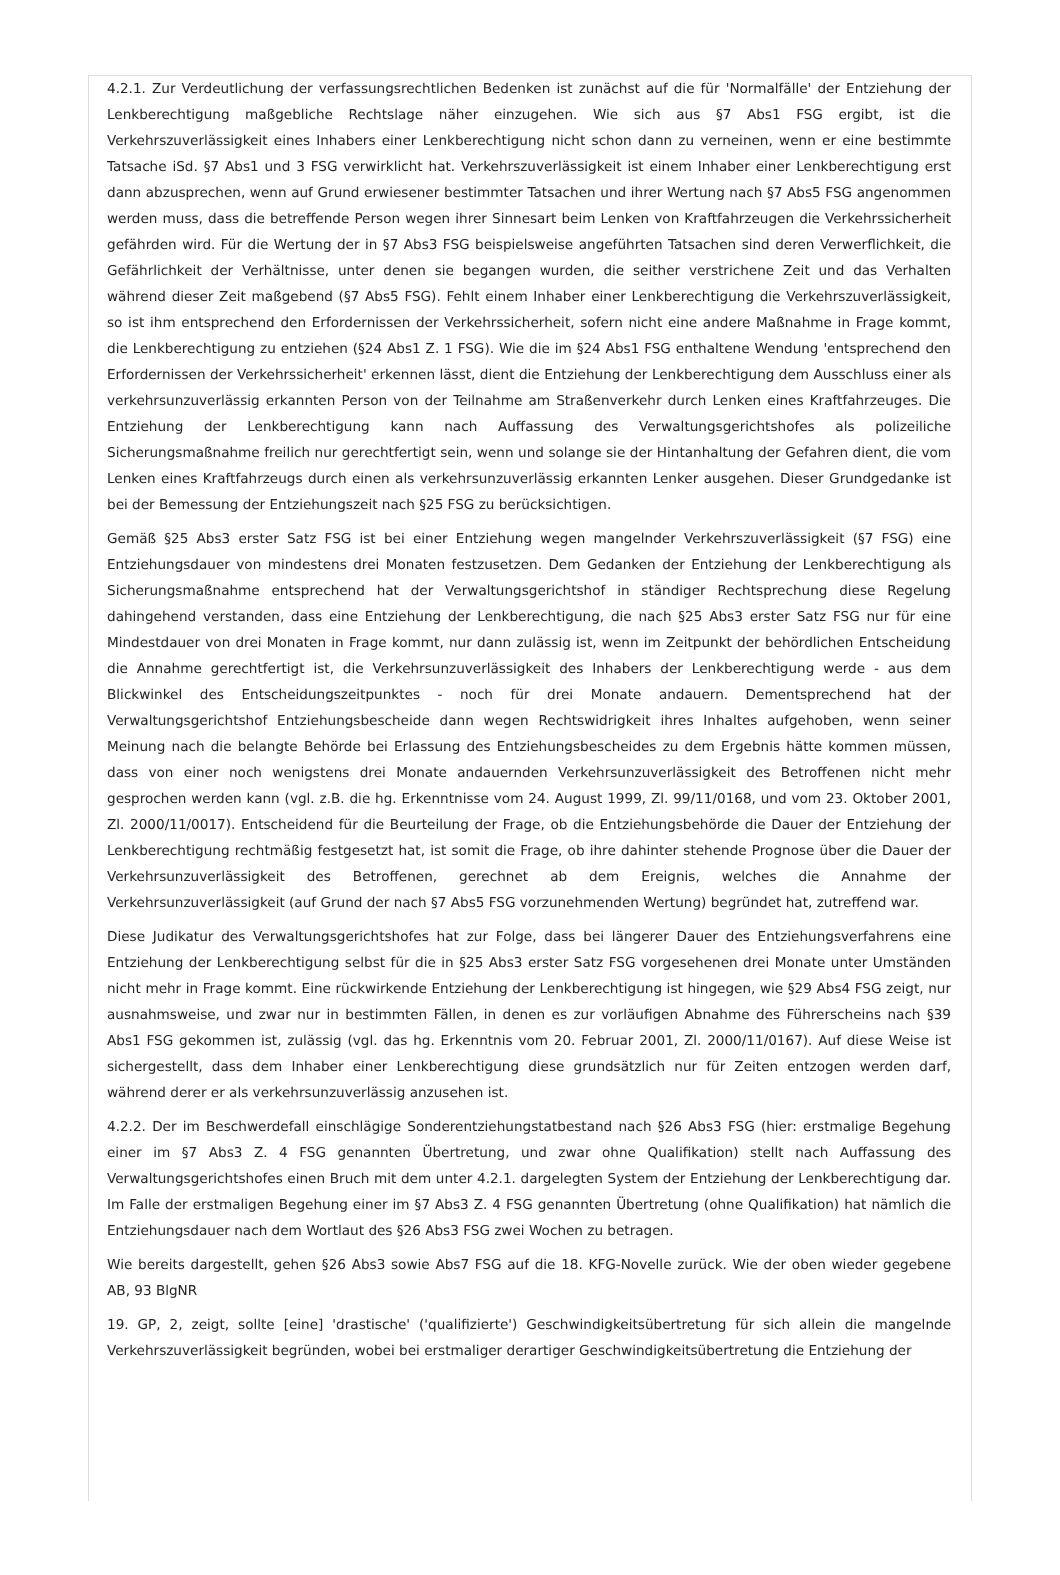4.2.1. Zur Verdeutlichung der verfassungsrechtlichen Bedenken ist zunächst auf die für 'Normalfälle' der Entziehung der Lenkberechtigung maßgebliche Rechtslage näher einzugehen. Wie sich aus §7 Abs1 FSG ergibt, ist die Verkehrszuverlässigkeit eines Inhabers einer Lenkberechtigung nicht schon dann zu verneinen, wenn er eine bestimmte Tatsache iSd. §7 Abs1 und 3 FSG verwirklicht hat. Verkehrszuverlässigkeit ist einem Inhaber einer Lenkberechtigung erst dann abzusprechen, wenn auf Grund erwiesener bestimmter Tatsachen und ihrer Wertung nach §7 Abs5 FSG angenommen werden muss, dass die betreffende Person wegen ihrer Sinnesart beim Lenken von Kraftfahrzeugen die Verkehrssicherheit gefährden wird. Für die Wertung der in §7 Abs3 FSG beispielsweise angeführten Tatsachen sind deren Verwerflichkeit, die Gefährlichkeit der Verhältnisse, unter denen sie begangen wurden, die seither verstrichene Zeit und das Verhalten während dieser Zeit maßgebend (§7 Abs5 FSG). Fehlt einem Inhaber einer Lenkberechtigung die Verkehrszuverlässigkeit, so ist ihm entsprechend den Erfordernissen der Verkehrssicherheit, sofern nicht eine andere Maßnahme in Frage kommt, die Lenkberechtigung zu entziehen (§24 Abs1 Z. 1 FSG). Wie die im §24 Abs1 FSG enthaltene Wendung 'entsprechend den Erfordernissen der Verkehrssicherheit' erkennen lässt, dient die Entziehung der Lenkberechtigung dem Ausschluss einer als verkehrsunzuverlässig erkannten Person von der Teilnahme am Straßenverkehr durch Lenken eines Kraftfahrzeuges. Die Entziehung der Lenkberechtigung kann nach Auffassung des Verwaltungsgerichtshofes als polizeiliche Sicherungsmaßnahme freilich nur gerechtfertigt sein, wenn und solange sie der Hintanhaltung der Gefahren dient, die vom Lenken eines Kraftfahrzeugs durch einen als verkehrsunzuverlässig erkannten Lenker ausgehen. Dieser Grundgedanke ist bei der Bemessung der Entziehungszeit nach §25 FSG zu berücksichtigen.
Gemäß §25 Abs3 erster Satz FSG ist bei einer Entziehung wegen mangelnder Verkehrszuverlässigkeit (§7 FSG) eine Entziehungsdauer von mindestens drei Monaten festzusetzen. Dem Gedanken der Entziehung der Lenkberechtigung als Sicherungsmaßnahme entsprechend hat der Verwaltungsgerichtshof in ständiger Rechtsprechung diese Regelung dahingehend verstanden, dass eine Entziehung der Lenkberechtigung, die nach §25 Abs3 erster Satz FSG nur für eine Mindestdauer von drei Monaten in Frage kommt, nur dann zulässig ist, wenn im Zeitpunkt der behördlichen Entscheidung die Annahme gerechtfertigt ist, die Verkehrsunzuverlässigkeit des Inhabers der Lenkberechtigung werde - aus dem Blickwinkel des Entscheidungszeitpunktes - noch für drei Monate andauern. Dementsprechend hat der Verwaltungsgerichtshof Entziehungsbescheide dann wegen Rechtswidrigkeit ihres Inhaltes aufgehoben, wenn seiner Meinung nach die belangte Behörde bei Erlassung des Entziehungsbescheides zu dem Ergebnis hätte kommen müssen, dass von einer noch wenigstens drei Monate andauernden Verkehrsunzuverlässigkeit des Betroffenen nicht mehr gesprochen werden kann (vgl. z.B. die hg. Erkenntnisse vom 24. August 1999, Zl. 99/11/0168, und vom 23. Oktober 2001, Zl. 2000/11/0017). Entscheidend für die Beurteilung der Frage, ob die Entziehungsbehörde die Dauer der Entziehung der Lenkberechtigung rechtmäßig festgesetzt hat, ist somit die Frage, ob ihre dahinter stehende Prognose über die Dauer der Verkehrsunzuverlässigkeit des Betroffenen, gerechnet ab dem Ereignis, welches die Annahme der Verkehrsunzuverlässigkeit (auf Grund der nach §7 Abs5 FSG vorzunehmenden Wertung) begründet hat, zutreffend war.
Diese Judikatur des Verwaltungsgerichtshofes hat zur Folge, dass bei längerer Dauer des Entziehungsverfahrens eine Entziehung der Lenkberechtigung selbst für die in §25 Abs3 erster Satz FSG vorgesehenen drei Monate unter Umständen nicht mehr in Frage kommt. Eine rückwirkende Entziehung der Lenkberechtigung ist hingegen, wie §29 Abs4 FSG zeigt, nur ausnahmsweise, und zwar nur in bestimmten Fällen, in denen es zur vorläufigen Abnahme des Führerscheins nach §39 Abs1 FSG gekommen ist, zulässig (vgl. das hg. Erkenntnis vom 20. Februar 2001, Zl. 2000/11/0167). Auf diese Weise ist sichergestellt, dass dem Inhaber einer Lenkberechtigung diese grundsätzlich nur für Zeiten entzogen werden darf, während derer er als verkehrsunzuverlässig anzusehen ist.
4.2.2. Der im Beschwerdefall einschlägige Sonderentziehungstatbestand nach §26 Abs3 FSG (hier: erstmalige Begehung einer im §7 Abs3 Z. 4 FSG genannten Übertretung, und zwar ohne Qualifikation) stellt nach Auffassung des Verwaltungsgerichtshofes einen Bruch mit dem unter 4.2.1. dargelegten System der Entziehung der Lenkberechtigung dar. Im Falle der erstmaligen Begehung einer im §7 Abs3 Z. 4 FSG genannten Übertretung (ohne Qualifikation) hat nämlich die Entziehungsdauer nach dem Wortlaut des §26 Abs3 FSG zwei Wochen zu betragen.
Wie bereits dargestellt, gehen §26 Abs3 sowie Abs7 FSG auf die 18. KFG-Novelle zurück. Wie der oben wieder gegebene AB, 93 BlgNR
19. GP, 2, zeigt, sollte [eine] 'drastische' ('qualifizierte') Geschwindigkeitsübertretung für sich allein die mangelnde Verkehrszuverlässigkeit begründen, wobei bei erstmaliger derartiger Geschwindigkeitsübertretung die Entziehung der